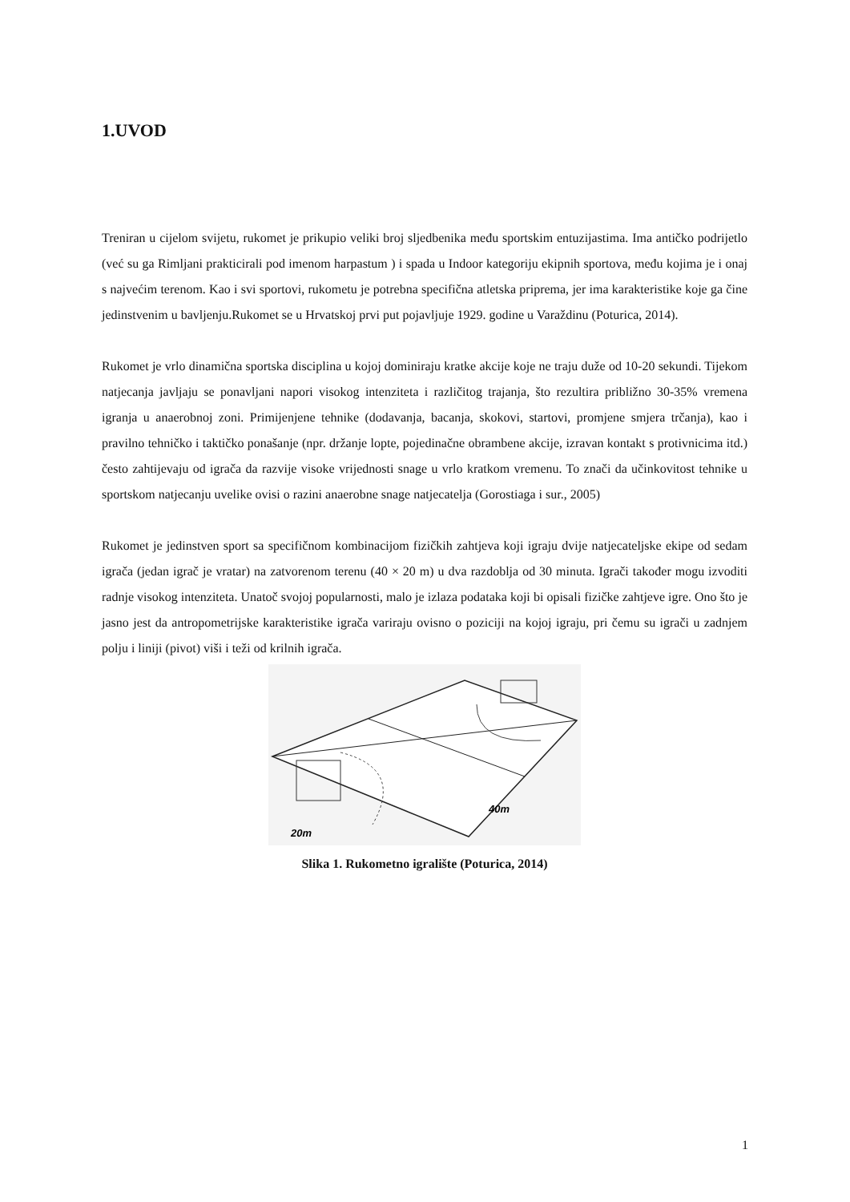1.UVOD
Treniran u cijelom svijetu, rukomet je prikupio veliki broj sljedbenika među sportskim entuzijastima. Ima antičko podrijetlo (već su ga Rimljani prakticirali pod imenom harpastum ) i spada u Indoor kategoriju ekipnih sportova, među kojima je i onaj s najvećim terenom. Kao i svi sportovi, rukometu je potrebna specifična atletska priprema, jer ima karakteristike koje ga čine jedinstvenim u bavljenju.Rukomet se u Hrvatskoj prvi put pojavljuje 1929. godine u Varaždinu (Poturica, 2014).
Rukomet je vrlo dinamična sportska disciplina u kojoj dominiraju kratke akcije koje ne traju duže od 10-20 sekundi. Tijekom natjecanja javljaju se ponavljani napori visokog intenziteta i različitog trajanja, što rezultira približno 30-35% vremena igranja u anaerobnoj zoni. Primijenjene tehnike (dodavanja, bacanja, skokovi, startovi, promjene smjera trčanja), kao i pravilno tehničko i taktičko ponašanje (npr. držanje lopte, pojedinačne obrambene akcije, izravan kontakt s protivnicima itd.) često zahtijevaju od igrača da razvije visoke vrijednosti snage u vrlo kratkom vremenu. To znači da učinkovitost tehnike u sportskom natjecanju uvelike ovisi o razini anaerobne snage natjecatelja (Gorostiaga i sur., 2005)
Rukomet je jedinstven sport sa specifičnom kombinacijom fizičkih zahtjeva koji igraju dvije natjecateljske ekipe od sedam igrača (jedan igrač je vratar) na zatvorenom terenu (40 × 20 m) u dva razdoblja od 30 minuta. Igrači također mogu izvoditi radnje visokog intenziteta. Unatoč svojoj popularnosti, malo je izlaza podataka koji bi opisali fizičke zahtjeve igre. Ono što je jasno jest da antropometrijske karakteristike igrača variraju ovisno o poziciji na kojoj igraju, pri čemu su igrači u zadnjem polju i liniji (pivot) viši i teži od krilnih igrača.
20m
40m
Slika 1. Rukometno igralište (Poturica, 2014)
1